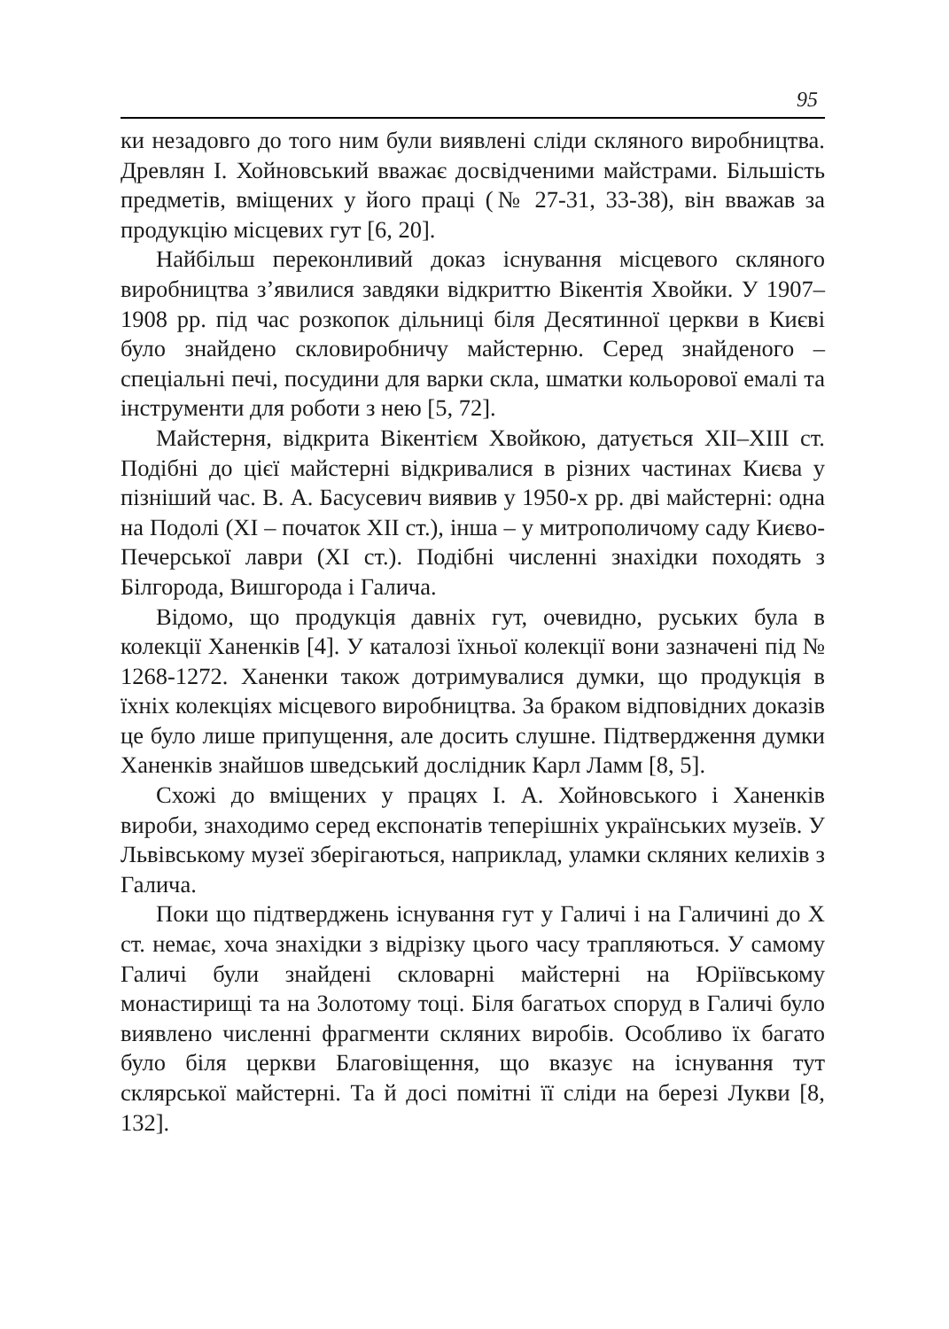95
ки незадовго до того ним були виявлені сліди скляного виробництва. Древлян І. Хойновський вважає досвідченими майстрами. Більшість предметів, вміщених у його праці (№ 27-31, 33-38), він вважав за продукцію місцевих гут [6, 20].
Найбільш переконливий доказ існування місцевого скляного виробництва з’явилися завдяки відкриттю Вікентія Хвойки. У 1907–1908 рр. під час розкопок дільниці біля Десятинної церкви в Києві було знайдено скловиробничу майстерню. Серед знайденого – спеціальні печі, посудини для варки скла, шматки кольорової емалі та інструменти для роботи з нею [5, 72].
Майстерня, відкрита Вікентієм Хвойкою, датується XII–XIII ст. Подібні до цієї майстерні відкривалися в різних частинах Києва у пізніший час. В. А. Басусевич виявив у 1950-х рр. дві майстерні: одна на Подолі (XI – початок XII ст.), інша – у митрополичому саду Києво-Печерської лаври (XI ст.). Подібні численні знахідки походять з Білгорода, Вишгорода і Галича.
Відомо, що продукція давніх гут, очевидно, руських була в колекції Ханенків [4]. У каталозі їхньої колекції вони зазначені під № 1268-1272. Ханенки також дотримувалися думки, що продукція в їхніх колекціях місцевого виробництва. За браком відповідних доказів це було лише припущення, але досить слушне. Підтвердження думки Ханенків знайшов шведський дослідник Карл Ламм [8, 5].
Схожі до вміщених у працях І. А. Хойновського і Ханенків вироби, знаходимо серед експонатів теперішніх українських музеїв. У Львівському музеї зберігаються, наприклад, уламки скляних келихів з Галича.
Поки що підтверджень існування гут у Галичі і на Галичині до X ст. немає, хоча знахідки з відрізку цього часу трапляються. У самому Галичі були знайдені скловарні майстерні на Юріївському монастирищі та на Золотому тоці. Біля багатьох споруд в Галичі було виявлено численні фрагменти скляних виробів. Особливо їх багато було біля церкви Благовіщення, що вказує на існування тут склярської майстерні. Та й досі помітні її сліди на березі Лукви [8, 132].